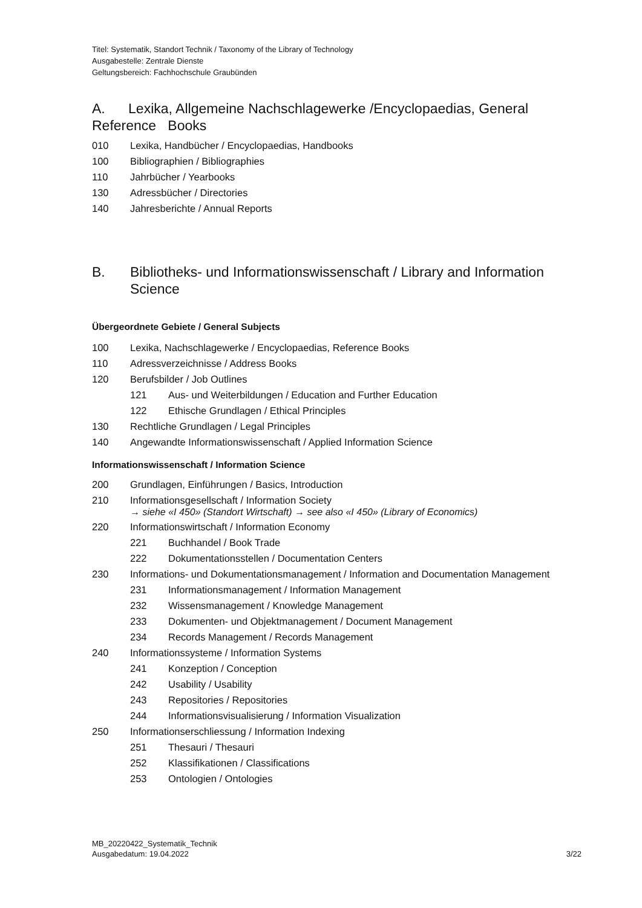Titel: Systematik, Standort Technik / Taxonomy of the Library of Technology
Ausgabestelle: Zentrale Dienste
Geltungsbereich: Fachhochschule Graubünden
A. Lexika, Allgemeine Nachschlagewerke /Encyclopaedias, General Reference Books
010 Lexika, Handbücher / Encyclopaedias, Handbooks
100 Bibliographien / Bibliographies
110 Jahrbücher / Yearbooks
130 Adressbücher / Directories
140 Jahresberichte / Annual Reports
B. Bibliotheks- und Informationswissenschaft / Library and Information Science
Übergeordnete Gebiete / General Subjects
100 Lexika, Nachschlagewerke / Encyclopaedias, Reference Books
110 Adressverzeichnisse / Address Books
120 Berufsbilder / Job Outlines
121 Aus- und Weiterbildungen / Education and Further Education
122 Ethische Grundlagen / Ethical Principles
130 Rechtliche Grundlagen / Legal Principles
140 Angewandte Informationswissenschaft / Applied Information Science
Informationswissenschaft / Information Science
200 Grundlagen, Einführungen / Basics, Introduction
210 Informationsgesellschaft / Information Society
→ siehe «I 450» (Standort Wirtschaft) → see also «I 450» (Library of Economics)
220 Informationswirtschaft / Information Economy
221 Buchhandel / Book Trade
222 Dokumentationsstellen / Documentation Centers
230 Informations- und Dokumentationsmanagement / Information and Documentation Management
231 Informationsmanagement / Information Management
232 Wissensmanagement / Knowledge Management
233 Dokumenten- und Objektmanagement / Document Management
234 Records Management / Records Management
240 Informationssysteme / Information Systems
241 Konzeption / Conception
242 Usability / Usability
243 Repositories / Repositories
244 Informationsvisualisierung / Information Visualization
250 Informationserschliessung / Information Indexing
251 Thesauri / Thesauri
252 Klassifikationen / Classifications
253 Ontologien / Ontologies
MB_20220422_Systematik_Technik
Ausgabedatum: 19.04.2022
3/22